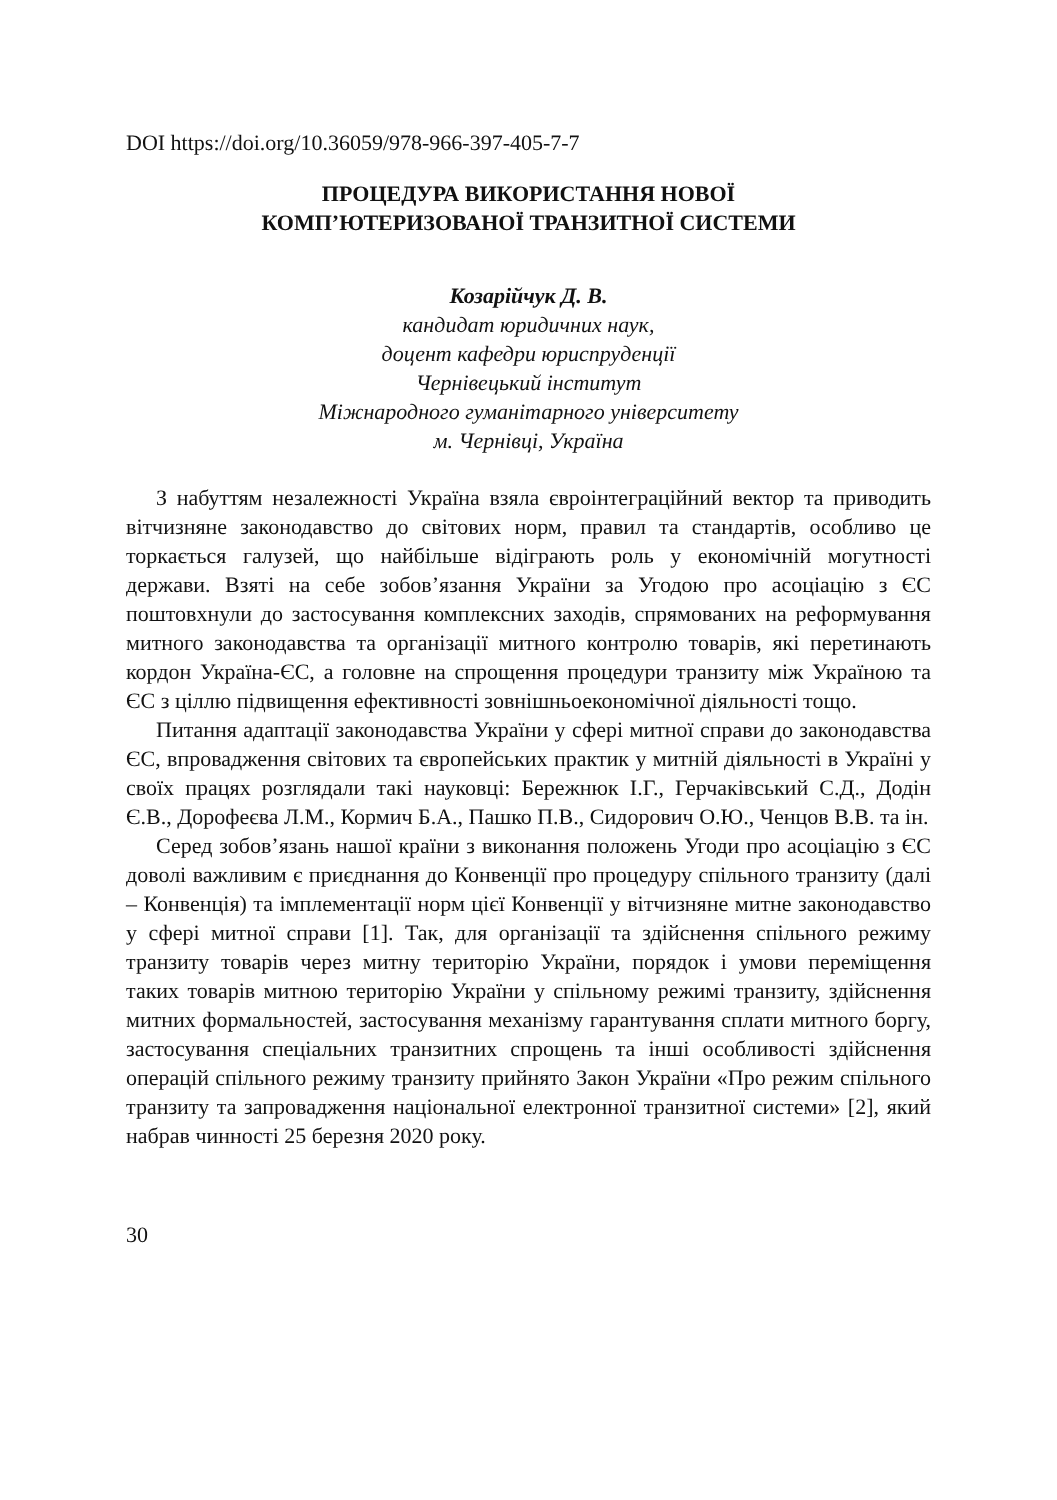DOI https://doi.org/10.36059/978-966-397-405-7-7
ПРОЦЕДУРА ВИКОРИСТАННЯ НОВОЇ
КОМП’ЮТЕРИЗОВАНОЇ ТРАНЗИТНОЇ СИСТЕМИ
Козарійчук Д. В.
кандидат юридичних наук,
доцент кафедри юриспруденції
Чернівецький інститут
Міжнародного гуманітарного університету
м. Чернівці, Україна
З набуттям незалежності Україна взяла євроінтеграційний вектор та приводить вітчизняне законодавство до світових норм, правил та стандартів, особливо це торкається галузей, що найбільше відіграють роль у економічній могутності держави. Взяті на себе зобов’язання України за Угодою про асоціацію з ЄС поштовхнули до застосування комплексних заходів, спрямованих на реформування митного законодавства та організації митного контролю товарів, які перетинають кордон Україна-ЄС, а головне на спрощення процедури транзиту між Україною та ЄС з ціллю підвищення ефективності зовнішньоекономічної діяльності тощо.
Питання адаптації законодавства України у сфері митної справи до законодавства ЄС, впровадження світових та європейських практик у митній діяльності в Україні у своїх працях розглядали такі науковці: Бережнюк І.Г., Герчаківський С.Д., Додін Є.В., Дорофеєва Л.М., Кормич Б.А., Пашко П.В., Сидорович О.Ю., Ченцов В.В. та ін.
Серед зобов’язань нашої країни з виконання положень Угоди про асоціацію з ЄС доволі важливим є приєднання до Конвенції про процедуру спільного транзиту (далі – Конвенція) та імплементації норм цієї Конвенції у вітчизняне митне законодавство у сфері митної справи [1]. Так, для організації та здійснення спільного режиму транзиту товарів через митну територію України, порядок і умови переміщення таких товарів митною територію України у спільному режимі транзиту, здійснення митних формальностей, застосування механізму гарантування сплати митного боргу, застосування спеціальних транзитних спрощень та інші особливості здійснення операцій спільного режиму транзиту прийнято Закон України «Про режим спільного транзиту та запровадження національної електронної транзитної системи» [2], який набрав чинності 25 березня 2020 року.
30